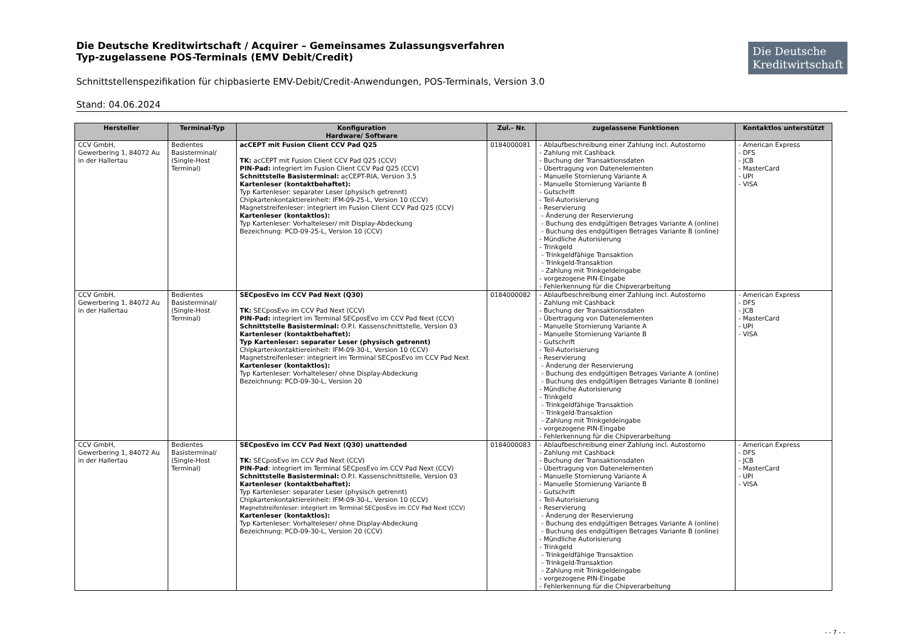Die Deutsche Kreditwirtschaft / Acquirer – Gemeinsames Zulassungsverfahren
Typ-zugelassene POS-Terminals (EMV Debit/Credit)
Die Deutsche
Kreditwirtschaft
Schnittstellenspezifikation für chipbasierte EMV-Debit/Credit-Anwendungen, POS-Terminals, Version 3.0
Stand: 04.06.2024
| Hersteller | Terminal-Typ | Konfiguration Hardware/ Software | Zul.- Nr. | zugelassene Funktionen | Kontaktlos unterstützt |
| --- | --- | --- | --- | --- | --- |
| CCV GmbH, Gewerbering 1, 84072 Au in der Hallertau | Bedientes Basisterminal/ (Single-Host Terminal) | acCEPT mit Fusion Client CCV Pad Q25 TK: acCEPT mit Fusion Client CCV Pad Q25 (CCV) PIN-Pad: integriert im Fusion Client CCV Pad Q25 (CCV) Schnittstelle Basisterminal: acCEPT-RIA, Version 3.5 Kartenleser (kontaktbehaftet): Typ Kartenleser: separater Leser (physisch getrennt) Chipkartenkontaktiereinheit: IFM-09-25-L, Version 10 (CCV) Magnetstreifenleser: integriert im Fusion Client CCV Pad Q25 (CCV) Kartenleser (kontaktlos): Typ Kartenleser: Vorhalteleser/ mit Display-Abdeckung Bezeichnung: PCD-09-25-L, Version 10 (CCV) | 0184000081 | - Ablaufbeschreibung einer Zahlung incl. Autostorno - Zahlung mit Cashback - Buchung der Transaktionsdaten - Übertragung von Datenelementen - Manuelle Stornierung Variante A - Manuelle Stornierung Variante B - Gutschrift - Teil-Autorisierung - Reservierung - Änderung der Reservierung - Buchung des endgültigen Betrages Variante A (online) - Buchung des endgültigen Betrages Variante B (online) - Mündliche Autorisierung - Trinkgeld - Trinkgeldfähige Transaktion - Trinkgeld-Transaktion - Zahlung mit Trinkgeldeingabe - vorgezogene PIN-Eingabe - Fehlerkennung für die Chipverarbeitung | - American Express - DFS - JCB - MasterCard - UPI - VISA |
| CCV GmbH, Gewerbering 1, 84072 Au in der Hallertau | Bedientes Basisterminal/ (Single-Host Terminal) | SECposEvo im CCV Pad Next (Q30) TK: SECposEvo im CCV Pad Next (CCV) PIN-Pad: integriert im Terminal SECposEvo im CCV Pad Next (CCV) Schnittstelle Basisterminal: O.P.I. Kassenschnittstelle, Version 03 Kartenleser (kontaktbehaftet): Typ Kartenleser: separater Leser (physisch getrennt) Chipkartenkontaktiereinheit: IFM-09-30-L, Version 10 (CCV) Magnetstreifenleser: integriert im Terminal SECposEvo im CCV Pad Next Kartenleser (kontaktlos): Typ Kartenleser: Vorhalteleser/ ohne Display-Abdeckung Bezeichnung: PCD-09-30-L, Version 20 | 0184000082 | - Ablaufbeschreibung einer Zahlung incl. Autostorno - Zahlung mit Cashback - Buchung der Transaktionsdaten - Übertragung von Datenelementen - Manuelle Stornierung Variante A - Manuelle Stornierung Variante B - Gutschrift - Teil-Autorisierung - Reservierung - Änderung der Reservierung - Buchung des endgültigen Betrages Variante A (online) - Buchung des endgültigen Betrages Variante B (online) - Mündliche Autorisierung - Trinkgeld - Trinkgeldfähige Transaktion - Trinkgeld-Transaktion - Zahlung mit Trinkgeldeingabe - vorgezogene PIN-Eingabe - Fehlerkennung für die Chipverarbeitung | - American Express - DFS - JCB - MasterCard - UPI - VISA |
| CCV GmbH, Gewerbering 1, 84072 Au in der Hallertau | Bedientes Basisterminal/ (Single-Host Terminal) | SECposEvo im CCV Pad Next (Q30) unattended TK: SECposEvo im CCV Pad Next (CCV) PIN-Pad : integriert im Terminal SECposEvo im CCV Pad Next (CCV) Schnittstelle Basisterminal: O.P.I. Kassenschnittstelle, Version 03 Kartenleser (kontaktbehaftet): Typ Kartenleser: separater Leser (physisch getrennt) Chipkartenkontaktiereinheit: IFM-09-30-L, Version 10 (CCV) Magnetstreifenleser: integriert im Terminal SECposEvo im CCV Pad Next (CCV) Kartenleser (kontaktlos): Typ Kartenleser: Vorhalteleser/ ohne Display-Abdeckung Bezeichnung: PCD-09-30-L, Version 20 (CCV) | 0184000083 | - Ablaufbeschreibung einer Zahlung incl. Autostorno - Zahlung mit Cashback - Buchung der Transaktionsdaten - Übertragung von Datenelementen - Manuelle Stornierung Variante A - Manuelle Stornierung Variante B - Gutschrift - Teil-Autorisierung - Reservierung - Änderung der Reservierung - Buchung des endgültigen Betrages Variante A (online) - Buchung des endgültigen Betrages Variante B (online) - Mündliche Autorisierung - Trinkgeld - Trinkgeldfähige Transaktion - Trinkgeld-Transaktion - Zahlung mit Trinkgeldeingabe - vorgezogene PIN-Eingabe - Fehlerkennung für die Chipverarbeitung | - American Express - DFS - JCB - MasterCard - UPI - VISA |
- - 7 - -